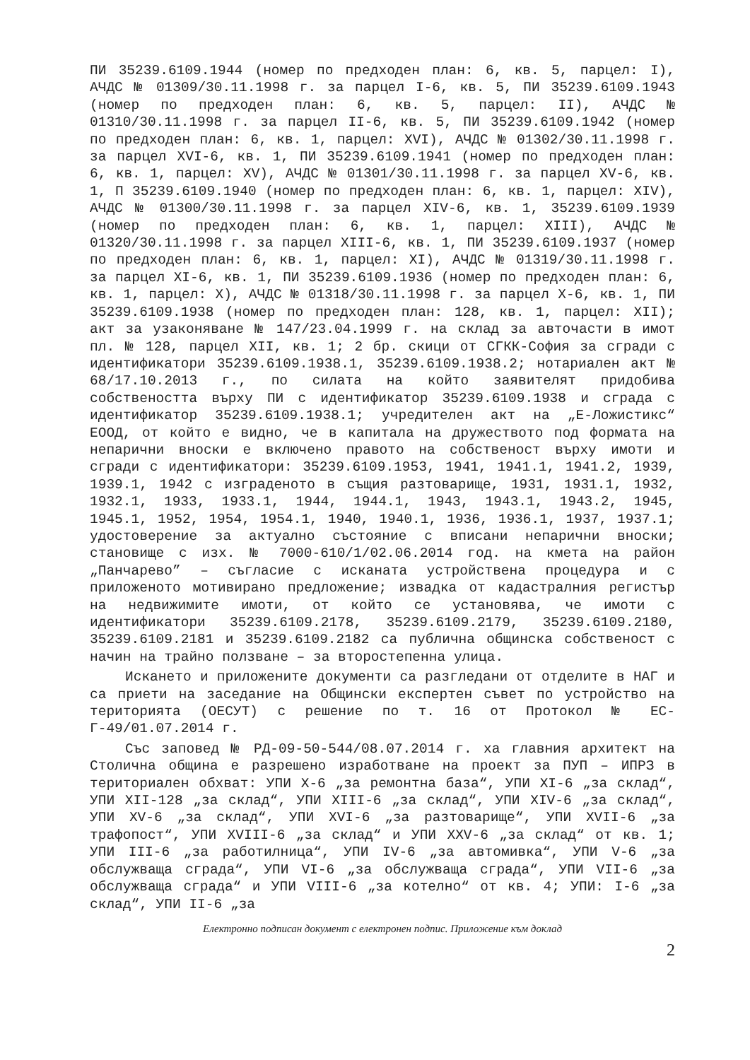ПИ 35239.6109.1944 (номер по предходен план: 6, кв. 5, парцел: I), АЧДС № 01309/30.11.1998 г. за парцел I-6, кв. 5, ПИ 35239.6109.1943 (номер по предходен план: 6, кв. 5, парцел: II), АЧДС № 01310/30.11.1998 г. за парцел II-6, кв. 5, ПИ 35239.6109.1942 (номер по предходен план: 6, кв. 1, парцел: XVI), АЧДС № 01302/30.11.1998 г. за парцел XVI-6, кв. 1, ПИ 35239.6109.1941 (номер по предходен план: 6, кв. 1, парцел: XV), АЧДС № 01301/30.11.1998 г. за парцел XV-6, кв. 1, П 35239.6109.1940 (номер по предходен план: 6, кв. 1, парцел: XIV), АЧДС № 01300/30.11.1998 г. за парцел XIV-6, кв. 1, 35239.6109.1939 (номер по предходен план: 6, кв. 1, парцел: XIII), АЧДС № 01320/30.11.1998 г. за парцел XIII-6, кв. 1, ПИ 35239.6109.1937 (номер по предходен план: 6, кв. 1, парцел: XI), АЧДС № 01319/30.11.1998 г. за парцел XI-6, кв. 1, ПИ 35239.6109.1936 (номер по предходен план: 6, кв. 1, парцел: X), АЧДС № 01318/30.11.1998 г. за парцел X-6, кв. 1, ПИ 35239.6109.1938 (номер по предходен план: 128, кв. 1, парцел: XII); акт за узаконяване № 147/23.04.1999 г. на склад за авточасти в имот пл. № 128, парцел XII, кв. 1; 2 бр. скици от СГКК-София за сгради с идентификатори 35239.6109.1938.1, 35239.6109.1938.2; нотариален акт № 68/17.10.2013 г., по силата на който заявителят придобива собствеността върху ПИ с идентификатор 35239.6109.1938 и сграда с идентификатор 35239.6109.1938.1; учредителен акт на „Е-Ложистикс“ ЕООД, от който е видно, че в капитала на дружеството под формата на непарични вноски е включено правото на собственост върху имоти и сгради с идентификатори: 35239.6109.1953, 1941, 1941.1, 1941.2, 1939, 1939.1, 1942 с изграденото в същия разтоварище, 1931, 1931.1, 1932, 1932.1, 1933, 1933.1, 1944, 1944.1, 1943, 1943.1, 1943.2, 1945, 1945.1, 1952, 1954, 1954.1, 1940, 1940.1, 1936, 1936.1, 1937, 1937.1; удостоверение за актуално състояние с вписани непарични вноски; становище с изх. № 7000-610/1/02.06.2014 год. на кмета на район „Панчарево” – съгласие с исканата устройствена процедура и с приложеното мотивирано предложение; извадка от кадастралния регистър на недвижимите имоти, от който се установява, че имоти с идентификатори 35239.6109.2178, 35239.6109.2179, 35239.6109.2180, 35239.6109.2181 и 35239.6109.2182 са публична общинска собственост с начин на трайно ползване – за второстепенна улица.
Искането и приложените документи са разгледани от отделите в НАГ и са приети на заседание на Общински експертен съвет по устройство на територията (ОЕСУТ) с решение по т. 16 от Протокол № ЕС-Г-49/01.07.2014 г.
Със заповед № РД-09-50-544/08.07.2014 г. ха главния архитект на Столична община е разрешено изработване на проект за ПУП – ИПРЗ в териториален обхват: УПИ X-6 „за ремонтна база“, УПИ XI-6 „за склад“, УПИ XII-128 „за склад“, УПИ XIII-6 „за склад“, УПИ XIV-6 „за склад“, УПИ XV-6 „за склад“, УПИ XVI-6 „за разтоварище“, УПИ XVII-6 „за трафопост“, УПИ XVIII-6 „за склад“ и УПИ XXV-6 „за склад“ от кв. 1; УПИ III-6 „за работилница“, УПИ IV-6 „за автомивка“, УПИ V-6 „за обслужваща сграда“, УПИ VI-6 „за обслужваща сграда“, УПИ VII-6 „за обслужваща сграда“ и УПИ VIII-6 „за котелно“ от кв. 4; УПИ: I-6 „за склад“, УПИ II-6 „за
Електронно подписан документ с електронен подпис. Приложение към доклад
2